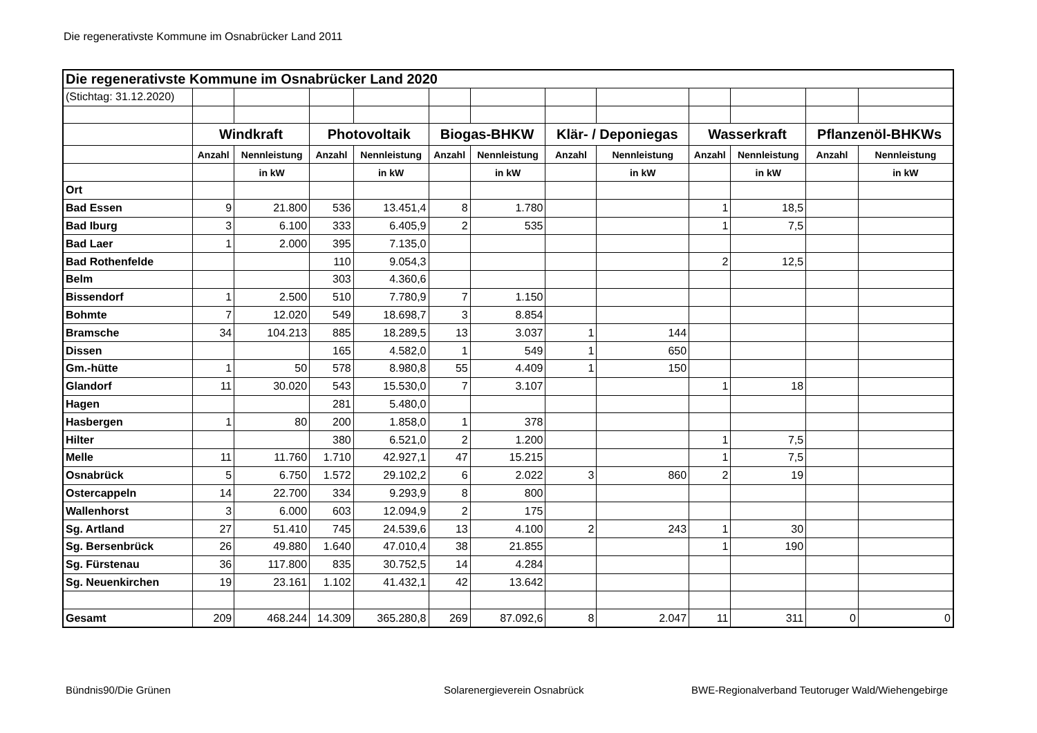Die regenerativste Kommune im Osnabrücker Land 2011
| Die regenerativste Kommune im Osnabrücker Land 2020 | | | | | | | | | | | | |
| (Stichtag: 31.12.2020) | | | | | | | | | | | | |
| | Windkraft | | Photovoltaik | | Biogas-BHKW | | Klär- / Deponiegas | | Wasserkraft | | Pflanzenöl-BHKWs | |
| | Anzahl | Nennleistung | Anzahl | Nennleistung | Anzahl | Nennleistung | Anzahl | Nennleistung | Anzahl | Nennleistung | Anzahl | Nennleistung |
| | | in kW | | in kW | | in kW | | in kW | | in kW | | in kW |
| Ort | | | | | | | | | | | | |
| Bad Essen | 9 | 21.800 | 536 | 13.451,4 | 8 | 1.780 | | | 1 | 18,5 | | |
| Bad Iburg | 3 | 6.100 | 333 | 6.405,9 | 2 | 535 | | | 1 | 7,5 | | |
| Bad Laer | 1 | 2.000 | 395 | 7.135,0 | | | | | | | | |
| Bad Rothenfelde | | | 110 | 9.054,3 | | | | | 2 | 12,5 | | |
| Belm | | | 303 | 4.360,6 | | | | | | | | |
| Bissendorf | 1 | 2.500 | 510 | 7.780,9 | 7 | 1.150 | | | | | | |
| Bohmte | 7 | 12.020 | 549 | 18.698,7 | 3 | 8.854 | | | | | | |
| Bramsche | 34 | 104.213 | 885 | 18.289,5 | 13 | 3.037 | 1 | 144 | | | | |
| Dissen | | | 165 | 4.582,0 | 1 | 549 | 1 | 650 | | | | |
| Gm.-hütte | 1 | 50 | 578 | 8.980,8 | 55 | 4.409 | 1 | 150 | | | | |
| Glandorf | 11 | 30.020 | 543 | 15.530,0 | 7 | 3.107 | | | 1 | 18 | | |
| Hagen | | | 281 | 5.480,0 | | | | | | | | |
| Hasbergen | 1 | 80 | 200 | 1.858,0 | 1 | 378 | | | | | | |
| Hilter | | | 380 | 6.521,0 | 2 | 1.200 | | | 1 | 7,5 | | |
| Melle | 11 | 11.760 | 1.710 | 42.927,1 | 47 | 15.215 | | | 1 | 7,5 | | |
| Osnabrück | 5 | 6.750 | 1.572 | 29.102,2 | 6 | 2.022 | 3 | 860 | 2 | 19 | | |
| Ostercappeln | 14 | 22.700 | 334 | 9.293,9 | 8 | 800 | | | | | | |
| Wallenhorst | 3 | 6.000 | 603 | 12.094,9 | 2 | 175 | | | | | | |
| Sg. Artland | 27 | 51.410 | 745 | 24.539,6 | 13 | 4.100 | 2 | 243 | 1 | 30 | | |
| Sg. Bersenbrück | 26 | 49.880 | 1.640 | 47.010,4 | 38 | 21.855 | | | 1 | 190 | | |
| Sg. Fürstenau | 36 | 117.800 | 835 | 30.752,5 | 14 | 4.284 | | | | | | |
| Sg. Neuenkirchen | 19 | 23.161 | 1.102 | 41.432,1 | 42 | 13.642 | | | | | | |
| Gesamt | 209 | 468.244 | 14.309 | 365.280,8 | 269 | 87.092,6 | 8 | 2.047 | 11 | 311 | 0 | 0 |
Bündnis90/Die Grünen Solarenergieverein Osnabrück
BWE-Regionalverband Teutoruger Wald/Wiehengebirge